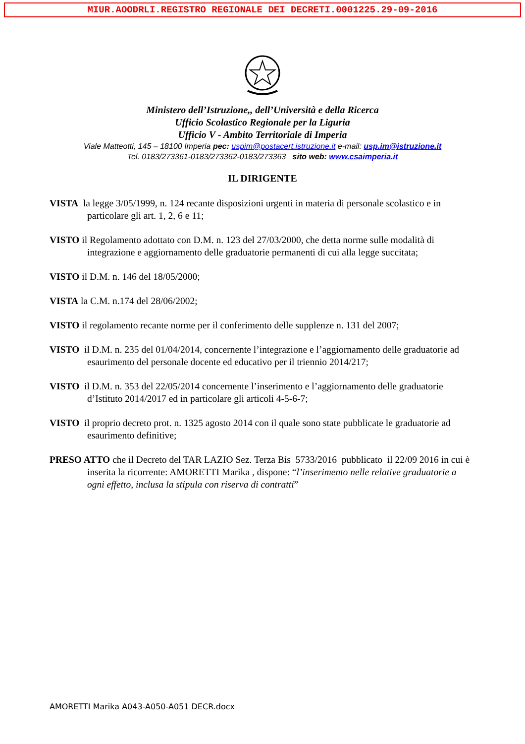MIUR.AOODRLI.REGISTRO REGIONALE DEI DECRETI.0001225.29-09-2016
Ministero dell’Istruzione,, dell’Università e della Ricerca
Ufficio Scolastico Regionale per la Liguria
Ufficio V - Ambito Territoriale di Imperia
Viale Matteotti, 145 – 18100 Imperia pec: uspim@postacert.istruzione.it e-mail: usp.im@istruzione.it
Tel. 0183/273361-0183/273362-0183/273363 sito web: www.csaimperia.it
IL DIRIGENTE
VISTA la legge 3/05/1999, n. 124 recante disposizioni urgenti in materia di personale scolastico e in particolare gli art. 1, 2, 6 e 11;
VISTO il Regolamento adottato con D.M. n. 123 del 27/03/2000, che detta norme sulle modalità di integrazione e aggiornamento delle graduatorie permanenti di cui alla legge succitata;
VISTO il D.M. n. 146 del 18/05/2000;
VISTA la C.M. n.174 del 28/06/2002;
VISTO il regolamento recante norme per il conferimento delle supplenze n. 131 del 2007;
VISTO il D.M. n. 235 del 01/04/2014, concernente l’integrazione e l’aggiornamento delle graduatorie ad esaurimento del personale docente ed educativo per il triennio 2014/217;
VISTO il D.M. n. 353 del 22/05/2014 concernente l’inserimento e l’aggiornamento delle graduatorie d’Istituto 2014/2017 ed in particolare gli articoli 4-5-6-7;
VISTO il proprio decreto prot. n. 1325 agosto 2014 con il quale sono state pubblicate le graduatorie ad esaurimento definitive;
PRESO ATTO che il Decreto del TAR LAZIO Sez. Terza Bis 5733/2016 pubblicato il 22/09 2016 in cui è inserita la ricorrente: AMORETTI Marika , dispone: “l’inserimento nelle relative graduatorie a ogni effetto, inclusa la stipula con riserva di contratti”
AMORETTI Marika A043-A050-A051 DECR.docx